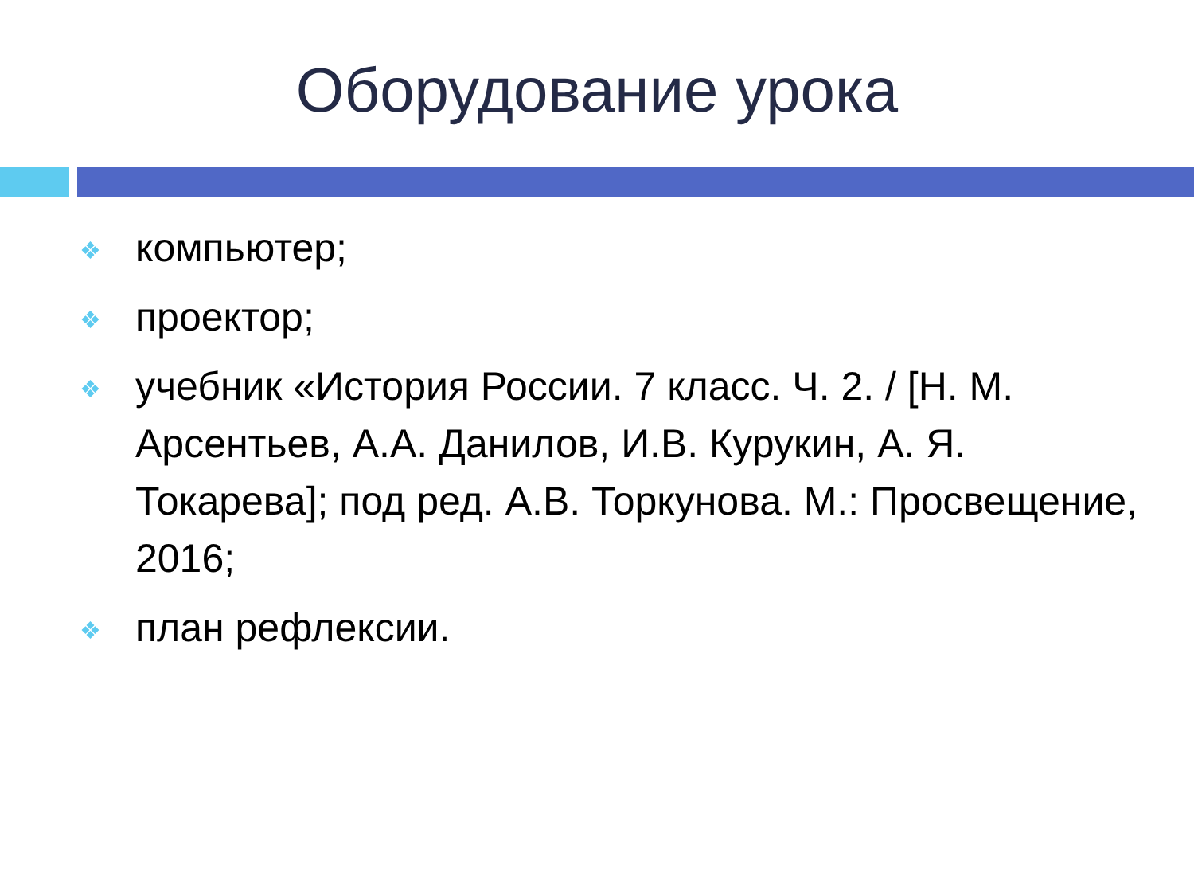Оборудование урока
❖ компьютер;
❖ проектор;
❖ учебник «История России. 7 класс. Ч. 2. / [Н. М. Арсентьев, А.А. Данилов, И.В. Курукин, А. Я. Токарева]; под ред. А.В. Торкунова. М.: Просвещение, 2016;
❖ план рефлексии.